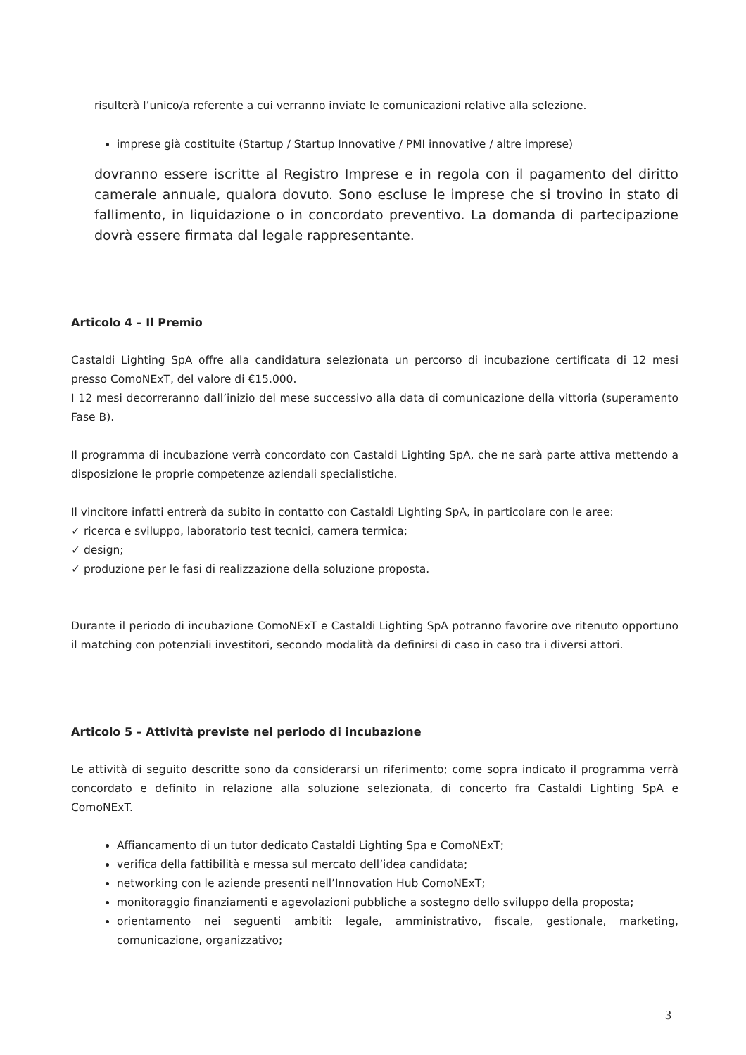risulterà l’unico/a referente a cui verranno inviate le comunicazioni relative alla selezione.
imprese già costituite (Startup / Startup Innovative / PMI innovative / altre imprese)
dovranno essere iscritte al Registro Imprese e in regola con il pagamento del diritto camerale annuale, qualora dovuto. Sono escluse le imprese che si trovino in stato di fallimento, in liquidazione o in concordato preventivo. La domanda di partecipazione dovrà essere firmata dal legale rappresentante.
Articolo 4 – Il Premio
Castaldi Lighting SpA offre alla candidatura selezionata un percorso di incubazione certificata di 12 mesi presso ComoNExT, del valore di €15.000.
I 12 mesi decorreranno dall’inizio del mese successivo alla data di comunicazione della vittoria (superamento Fase B).
Il programma di incubazione verrà concordato con Castaldi Lighting SpA, che ne sarà parte attiva mettendo a disposizione le proprie competenze aziendali specialistiche.
Il vincitore infatti entrerà da subito in contatto con Castaldi Lighting SpA, in particolare con le aree:
✓ ricerca e sviluppo, laboratorio test tecnici, camera termica;
✓ design;
✓ produzione per le fasi di realizzazione della soluzione proposta.
Durante il periodo di incubazione ComoNExT e Castaldi Lighting SpA potranno favorire ove ritenuto opportuno il matching con potenziali investitori, secondo modalità da definirsi di caso in caso tra i diversi attori.
Articolo 5 – Attività previste nel periodo di incubazione
Le attività di seguito descritte sono da considerarsi un riferimento; come sopra indicato il programma verrà concordato e definito in relazione alla soluzione selezionata, di concerto fra Castaldi Lighting SpA e ComoNExT.
Affiancamento di un tutor dedicato Castaldi Lighting Spa e ComoNExT;
verifica della fattibilità e messa sul mercato dell’idea candidata;
networking con le aziende presenti nell’Innovation Hub ComoNExT;
monitoraggio finanziamenti e agevolazioni pubbliche a sostegno dello sviluppo della proposta;
orientamento nei seguenti ambiti: legale, amministrativo, fiscale, gestionale, marketing, comunicazione, organizzativo;
3